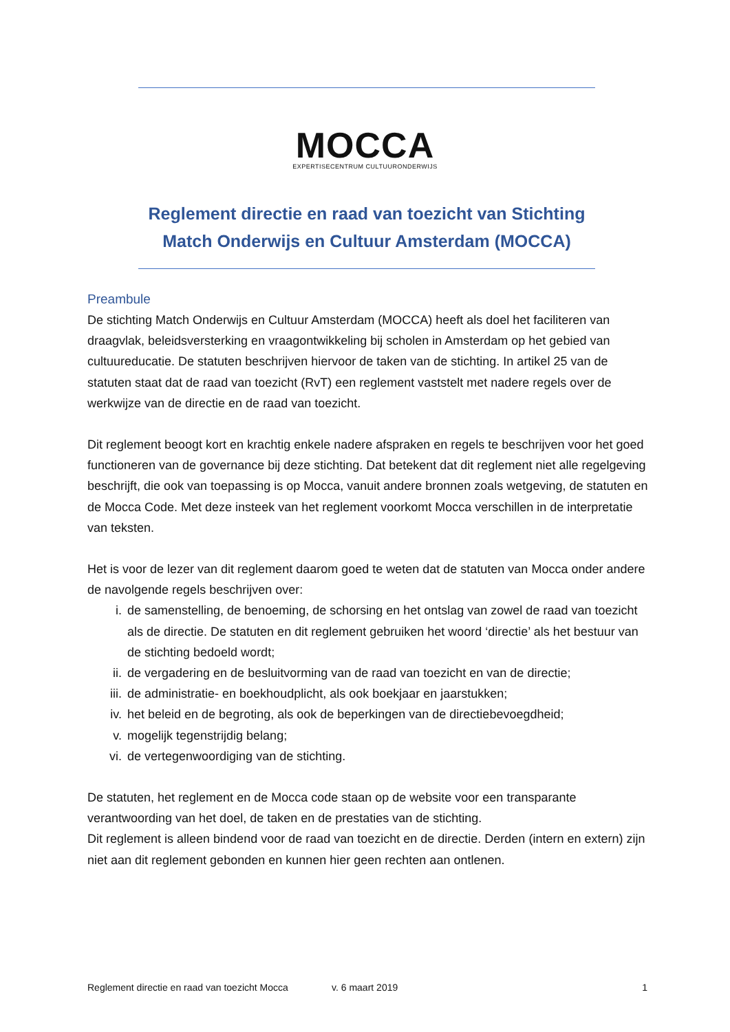MOCCA
EXPERTISECENTRUM CULTUURONDERWIJS
Reglement directie en raad van toezicht van Stichting Match Onderwijs en Cultuur Amsterdam (MOCCA)
Preambule
De stichting Match Onderwijs en Cultuur Amsterdam (MOCCA) heeft als doel het faciliteren van draagvlak, beleidsversterking en vraagontwikkeling bij scholen in Amsterdam op het gebied van cultuureducatie. De statuten beschrijven hiervoor de taken van de stichting. In artikel 25 van de statuten staat dat de raad van toezicht (RvT) een reglement vaststelt met nadere regels over de werkwijze van de directie en de raad van toezicht.
Dit reglement beoogt kort en krachtig enkele nadere afspraken en regels te beschrijven voor het goed functioneren van de governance bij deze stichting. Dat betekent dat dit reglement niet alle regelgeving beschrijft, die ook van toepassing is op Mocca, vanuit andere bronnen zoals wetgeving, de statuten en de Mocca Code. Met deze insteek van het reglement voorkomt Mocca verschillen in de interpretatie van teksten.
Het is voor de lezer van dit reglement daarom goed te weten dat de statuten van Mocca onder andere de navolgende regels beschrijven over:
i. de samenstelling, de benoeming, de schorsing en het ontslag van zowel de raad van toezicht als de directie. De statuten en dit reglement gebruiken het woord ‘directie’ als het bestuur van de stichting bedoeld wordt;
ii. de vergadering en de besluitvorming van de raad van toezicht en van de directie;
iii. de administratie- en boekhoudplicht, als ook boekjaar en jaarstukken;
iv. het beleid en de begroting, als ook de beperkingen van de directiebevoegdheid;
v. mogelijk tegenstrijdig belang;
vi. de vertegenwoordiging van de stichting.
De statuten, het reglement en de Mocca code staan op de website voor een transparante verantwoording van het doel, de taken en de prestaties van de stichting.
Dit reglement is alleen bindend voor de raad van toezicht en de directie. Derden (intern en extern) zijn niet aan dit reglement gebonden en kunnen hier geen rechten aan ontlenen.
Reglement directie en raad van toezicht Mocca v. 6 maart 2019 1